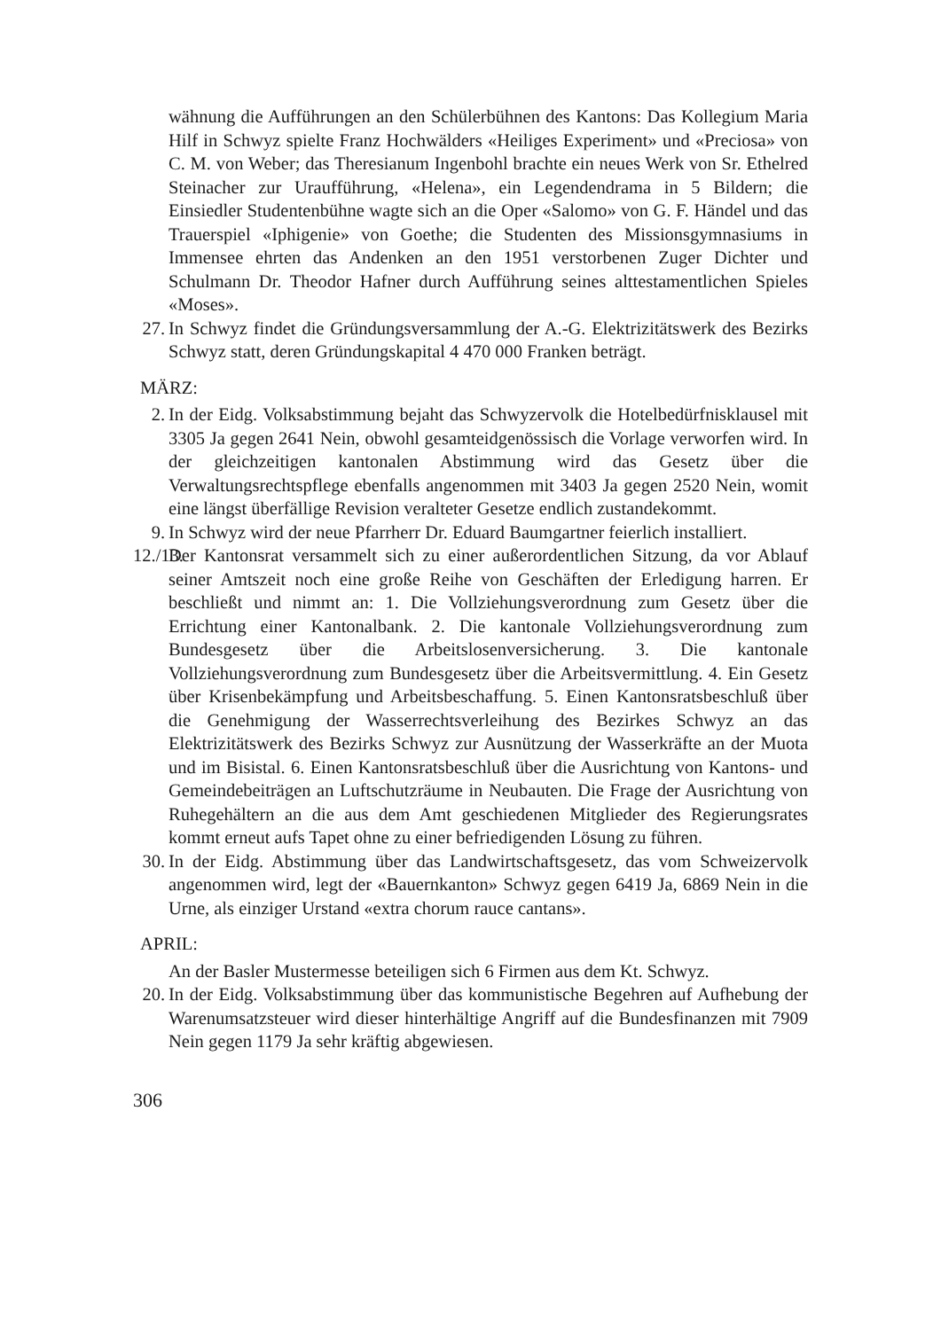wähnung die Aufführungen an den Schülerbühnen des Kantons: Das Kollegium Maria Hilf in Schwyz spielte Franz Hochwälders «Heiliges Experiment» und «Preciosa» von C. M. von Weber; das Theresianum Ingenbohl brachte ein neues Werk von Sr. Ethelred Steinacher zur Uraufführung, «Helena», ein Legendendrama in 5 Bildern; die Einsiedler Studentenbühne wagte sich an die Oper «Salomo» von G. F. Händel und das Trauerspiel «Iphigenie» von Goethe; die Studenten des Missionsgymnasiums in Immensee ehrten das Andenken an den 1951 verstorbenen Zuger Dichter und Schulmann Dr. Theodor Hafner durch Aufführung seines alttestamentlichen Spieles «Moses».
27. In Schwyz findet die Gründungsversammlung der A.-G. Elektrizitätswerk des Bezirks Schwyz statt, deren Gründungskapital 4 470 000 Franken beträgt.
MÄRZ:
2. In der Eidg. Volksabstimmung bejaht das Schwyzervolk die Hotelbedürfnisklausel mit 3305 Ja gegen 2641 Nein, obwohl gesamteidgenössisch die Vorlage verworfen wird. In der gleichzeitigen kantonalen Abstimmung wird das Gesetz über die Verwaltungsrechtspflege ebenfalls angenommen mit 3403 Ja gegen 2520 Nein, womit eine längst überfällige Revision veralteter Gesetze endlich zustandekommt.
9. In Schwyz wird der neue Pfarrherr Dr. Eduard Baumgartner feierlich installiert.
12./13. Der Kantonsrat versammelt sich zu einer außerordentlichen Sitzung, da vor Ablauf seiner Amtszeit noch eine große Reihe von Geschäften der Erledigung harren. Er beschließt und nimmt an: 1. Die Vollziehungsverordnung zum Gesetz über die Errichtung einer Kantonalbank. 2. Die kantonale Vollziehungsverordnung zum Bundesgesetz über die Arbeitslosenversicherung. 3. Die kantonale Vollziehungsverordnung zum Bundesgesetz über die Arbeitsvermittlung. 4. Ein Gesetz über Krisenbekämpfung und Arbeitsbeschaffung. 5. Einen Kantonsratsbeschluß über die Genehmigung der Wasserrechtsverleihung des Bezirkes Schwyz an das Elektrizitätswerk des Bezirks Schwyz zur Ausnützung der Wasserkräfte an der Muota und im Bisistal. 6. Einen Kantonsratsbeschluß über die Ausrichtung von Kantons- und Gemeindebeiträgen an Luftschutzräume in Neubauten. Die Frage der Ausrichtung von Ruhegehältern an die aus dem Amt geschiedenen Mitglieder des Regierungsrates kommt erneut aufs Tapet ohne zu einer befriedigenden Lösung zu führen.
30. In der Eidg. Abstimmung über das Landwirtschaftsgesetz, das vom Schweizervolk angenommen wird, legt der «Bauernkanton» Schwyz gegen 6419 Ja, 6869 Nein in die Urne, als einziger Urstand «extra chorum rauce cantans».
APRIL:
An der Basler Mustermesse beteiligen sich 6 Firmen aus dem Kt. Schwyz.
20. In der Eidg. Volksabstimmung über das kommunistische Begehren auf Aufhebung der Warenumsatzsteuer wird dieser hinterhältige Angriff auf die Bundesfinanzen mit 7909 Nein gegen 1179 Ja sehr kräftig abgewiesen.
306